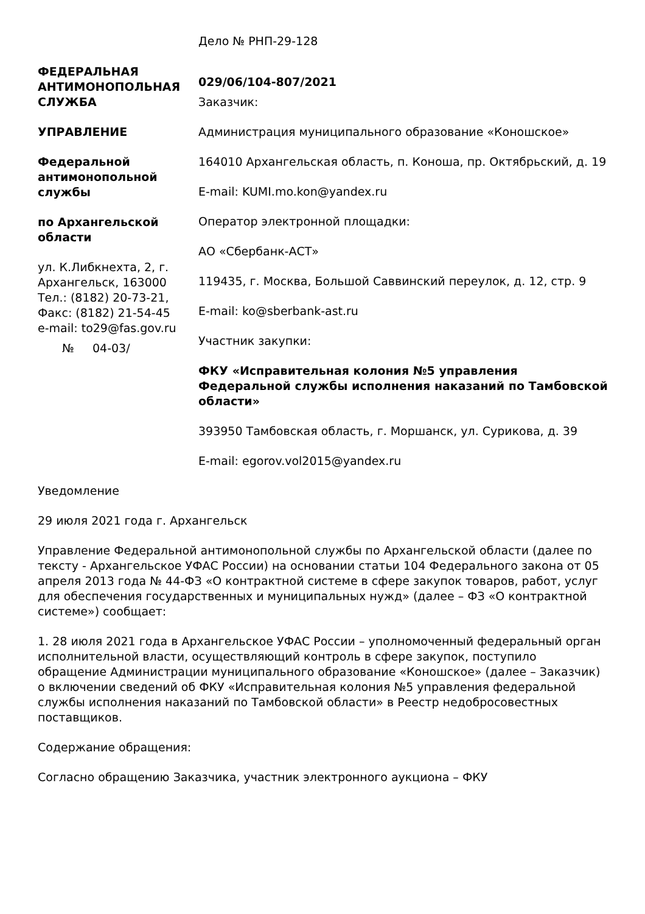ФЕДЕРАЛЬНАЯ АНТИМОНОПОЛЬНАЯ СЛУЖБА
УПРАВЛЕНИЕ
Федеральной антимонопольной службы
по Архангельской области
ул. К.Либкнехта, 2, г. Архангельск, 163000
Тел.: (8182) 20-73-21,
Факс: (8182) 21-54-45
e-mail: to29@fas.gov.ru
№ 04-03/
Дело № РНП-29-128
029/06/104-807/2021
Заказчик:
Администрация муниципального образование «Коношское»
164010 Архангельская область, п. Коноша, пр. Октябрьский, д. 19
E-mail: KUMI.mo.kon@yandex.ru
Оператор электронной площадки:
АО «Сбербанк-АСТ»
119435, г. Москва, Большой Саввинский переулок, д. 12, стр. 9
E-mail: ko@sberbank-ast.ru
Участник закупки:
ФКУ «Исправительная колония №5 управления Федеральной службы исполнения наказаний по Тамбовской области»
393950 Тамбовская область, г. Моршанск, ул. Сурикова, д. 39
E-mail: egorov.vol2015@yandex.ru
Уведомление
29 июля 2021 года г. Архангельск
Управление Федеральной антимонопольной службы по Архангельской области (далее по тексту - Архангельское УФАС России) на основании статьи 104 Федерального закона от 05 апреля 2013 года № 44-ФЗ «О контрактной системе в сфере закупок товаров, работ, услуг для обеспечения государственных и муниципальных нужд» (далее – ФЗ «О контрактной системе») сообщает:
1. 28 июля 2021 года в Архангельское УФАС России – уполномоченный федеральный орган исполнительной власти, осуществляющий контроль в сфере закупок, поступило обращение Администрации муниципального образование «Коношское» (далее – Заказчик) о включении сведений об ФКУ «Исправительная колония №5 управления федеральной службы исполнения наказаний по Тамбовской области» в Реестр недобросовестных поставщиков.
Содержание обращения:
Согласно обращению Заказчика, участник электронного аукциона – ФКУ